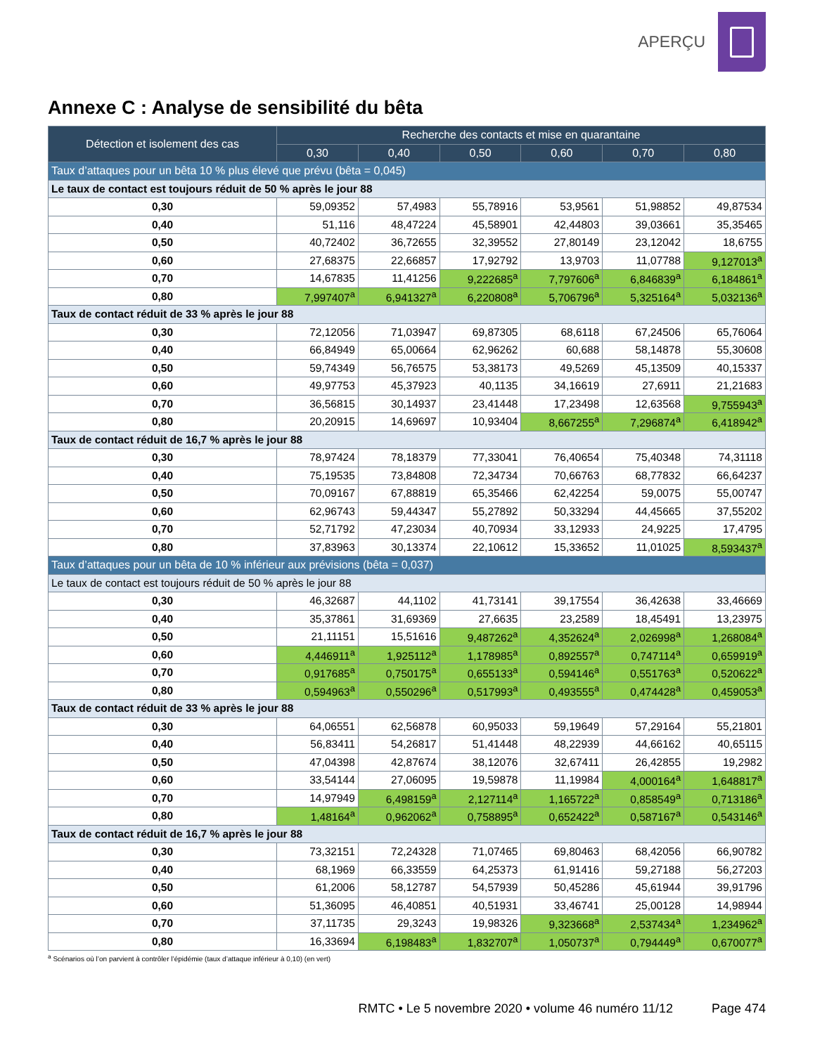APERÇU
Annexe C : Analyse de sensibilité du bêta
| Détection et isolement des cas | Recherche des contacts et mise en quarantaine | | | | | |
| --- | --- | --- | --- | --- | --- | --- |
| | 0,30 | 0,40 | 0,50 | 0,60 | 0,70 | 0,80 |
| Taux d’attaques pour un bêta 10 % plus élevé que prévu (bêta = 0,045) | | | | | | |
| Le taux de contact est toujours réduit de 50 % après le jour 88 | | | | | | |
| 0,30 | 59,09352 | 57,4983 | 55,78916 | 53,9561 | 51,98852 | 49,87534 |
| 0,40 | 51,116 | 48,47224 | 45,58901 | 42,44803 | 39,03661 | 35,35465 |
| 0,50 | 40,72402 | 36,72655 | 32,39552 | 27,80149 | 23,12042 | 18,6755 |
| 0,60 | 27,68375 | 22,66857 | 17,92792 | 13,9703 | 11,07788 | 9,127013<sup>a</sup> |
| 0,70 | 14,67835 | 11,41256 | 9,222685<sup>a</sup> | 7,797606<sup>a</sup> | 6,846839<sup>a</sup> | 6,184861<sup>a</sup> |
| 0,80 | 7,997407<sup>a</sup> | 6,941327<sup>a</sup> | 6,220808<sup>a</sup> | 5,706796<sup>a</sup> | 5,325164<sup>a</sup> | 5,032136<sup>a</sup> |
| Taux de contact réduit de 33 % après le jour 88 | | | | | | |
| 0,30 | 72,12056 | 71,03947 | 69,87305 | 68,6118 | 67,24506 | 65,76064 |
| 0,40 | 66,84949 | 65,00664 | 62,96262 | 60,688 | 58,14878 | 55,30608 |
| 0,50 | 59,74349 | 56,76575 | 53,38173 | 49,5269 | 45,13509 | 40,15337 |
| 0,60 | 49,97753 | 45,37923 | 40,1135 | 34,16619 | 27,6911 | 21,21683 |
| 0,70 | 36,56815 | 30,14937 | 23,41448 | 17,23498 | 12,63568 | 9,755943<sup>a</sup> |
| 0,80 | 20,20915 | 14,69697 | 10,93404 | 8,667255<sup>a</sup> | 7,296874<sup>a</sup> | 6,418942<sup>a</sup> |
| Taux de contact réduit de 16,7 % après le jour 88 | | | | | | |
| 0,30 | 78,97424 | 78,18379 | 77,33041 | 76,40654 | 75,40348 | 74,31118 |
| 0,40 | 75,19535 | 73,84808 | 72,34734 | 70,66763 | 68,77832 | 66,64237 |
| 0,50 | 70,09167 | 67,88819 | 65,35466 | 62,42254 | 59,0075 | 55,00747 |
| 0,60 | 62,96743 | 59,44347 | 55,27892 | 50,33294 | 44,45665 | 37,55202 |
| 0,70 | 52,71792 | 47,23034 | 40,70934 | 33,12933 | 24,9225 | 17,4795 |
| 0,80 | 37,83963 | 30,13374 | 22,10612 | 15,33652 | 11,01025 | 8,593437<sup>a</sup> |
| Taux d’attaques pour un bêta de 10 % inférieur aux prévisions (bêta = 0,037) | | | | | | |
| Le taux de contact est toujours réduit de 50 % après le jour 88 | | | | | | |
| 0,30 | 46,32687 | 44,1102 | 41,73141 | 39,17554 | 36,42638 | 33,46669 |
| 0,40 | 35,37861 | 31,69369 | 27,6635 | 23,2589 | 18,45491 | 13,23975 |
| 0,50 | 21,11151 | 15,51616 | 9,487262<sup>a</sup> | 4,352624<sup>a</sup> | 2,026998<sup>a</sup> | 1,268084<sup>a</sup> |
| 0,60 | 4,446911<sup>a</sup> | 1,925112<sup>a</sup> | 1,178985<sup>a</sup> | 0,892557<sup>a</sup> | 0,747114<sup>a</sup> | 0,659919<sup>a</sup> |
| 0,70 | 0,917685<sup>a</sup> | 0,750175<sup>a</sup> | 0,655133<sup>a</sup> | 0,594146<sup>a</sup> | 0,551763<sup>a</sup> | 0,520622<sup>a</sup> |
| 0,80 | 0,594963<sup>a</sup> | 0,550296<sup>a</sup> | 0,517993<sup>a</sup> | 0,493555<sup>a</sup> | 0,474428<sup>a</sup> | 0,459053<sup>a</sup> |
| Taux de contact réduit de 33 % après le jour 88 | | | | | | |
| 0,30 | 64,06551 | 62,56878 | 60,95033 | 59,19649 | 57,29164 | 55,21801 |
| 0,40 | 56,83411 | 54,26817 | 51,41448 | 48,22939 | 44,66162 | 40,65115 |
| 0,50 | 47,04398 | 42,87674 | 38,12076 | 32,67411 | 26,42855 | 19,2982 |
| 0,60 | 33,54144 | 27,06095 | 19,59878 | 11,19984 | 4,000164<sup>a</sup> | 1,648817<sup>a</sup> |
| 0,70 | 14,97949 | 6,498159<sup>a</sup> | 2,127114<sup>a</sup> | 1,165722<sup>a</sup> | 0,858549<sup>a</sup> | 0,713186<sup>a</sup> |
| 0,80 | 1,48164<sup>a</sup> | 0,962062<sup>a</sup> | 0,758895<sup>a</sup> | 0,652422<sup>a</sup> | 0,587167<sup>a</sup> | 0,543146<sup>a</sup> |
| Taux de contact réduit de 16,7 % après le jour 88 | | | | | | |
| 0,30 | 73,32151 | 72,24328 | 71,07465 | 69,80463 | 68,42056 | 66,90782 |
| 0,40 | 68,1969 | 66,33559 | 64,25373 | 61,91416 | 59,27188 | 56,27203 |
| 0,50 | 61,2006 | 58,12787 | 54,57939 | 50,45286 | 45,61944 | 39,91796 |
| 0,60 | 51,36095 | 46,40851 | 40,51931 | 33,46741 | 25,00128 | 14,98944 |
| 0,70 | 37,11735 | 29,3243 | 19,98326 | 9,323668<sup>a</sup> | 2,537434<sup>a</sup> | 1,234962<sup>a</sup> |
| 0,80 | 16,33694 | 6,198483<sup>a</sup> | 1,832707<sup>a</sup> | 1,050737<sup>a</sup> | 0,794449<sup>a</sup> | 0,670077<sup>a</sup> |
<sup>a</sup> Scénarios où l’on parvient à contrôler l’épidémie (taux d’attaque inférieur à 0,10) (en vert)
RMTC • Le 5 novembre 2020 • volume 46 numéro 11/12 Page 474